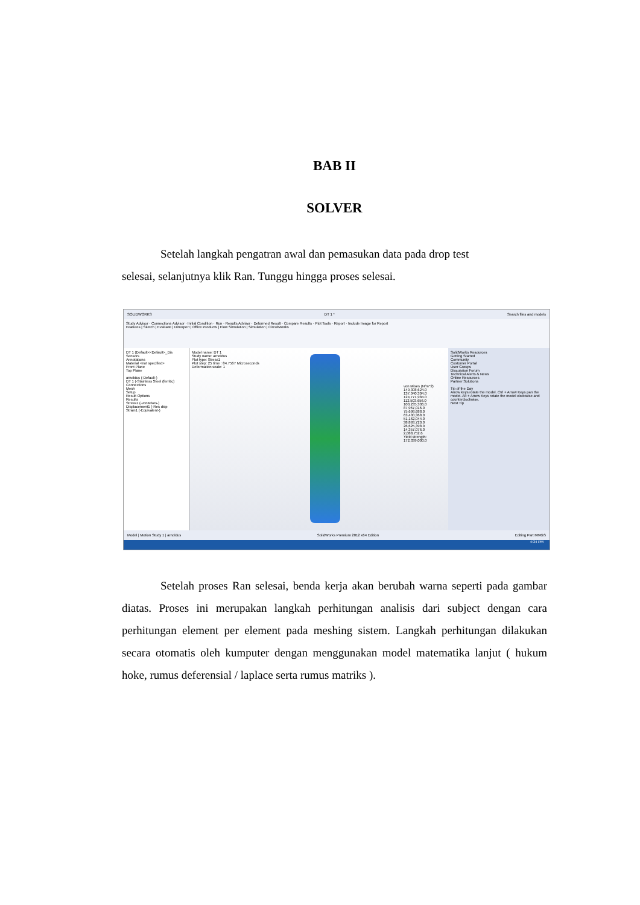BAB II
SOLVER
Setelah langkah pengatran awal dan pemasukan data pada drop test
selesai, selanjutnya klik Ran. Tunggu hingga proses selesai.
SOLIDWORKS DT 1 * Search files and models
Study Advisor · Connections Advisor · Initial Condition · Run · Results Advisor · Deformed Result · Compare Results · Plot Tools · Report · Include Image for Report
Features | Sketch | Evaluate | DimXpert | Office Products | Flow Simulation | Simulation | CircuitWorks
DT 1 (Default<<Default>_Dis
Sensors
Annotations
Material <not specified>
Front Plane
Top Plane
arnoldus (-Default-)
DT 1 (-Stainless Steel (ferritic)
Connections
Mesh
Setup
Result Options
Results
Stress1 (-vonMises-)
Displacement1 (-Res disp
Strain1 (-Equivalent-)
Model name: DT 1
Study name: arnoldus
Plot type: Stress1
Plot step: 25 time : 84.7567 Microseconds
Deformation scale: 1
von Mises (N/m^2)
149,308,624.0
137,040,304.0
124,771,984.0
112,503,656.0
100,235,336.0
87,967,016.0
75,698,688.0
63,430,368.0
51,162,044.0
38,893,720.0
26,625,398.0
14,357,076.0
2,088,752.6
Yield strength: 172,339,000.0
SolidWorks Resources
Getting Started
Community
Customer Portal
User Groups
Discussion Forum
Technical Alerts & News
Online Resources
Partner Solutions
Tip of the Day
Arrow keys rotate the model. Ctrl + Arrow Keys pan the model. Alt + Arrow Keys rotate the model clockwise and counterclockwise.
Next Tip
Model | Motion Study 1 | arnoldus SolidWorks Premium 2012 x64 Edition Editing Part MMGS
4:34 PM
Setelah proses Ran selesai, benda kerja akan berubah warna seperti pada gambar diatas. Proses ini merupakan langkah perhitungan analisis dari subject dengan cara perhitungan element per element pada meshing sistem. Langkah perhitungan dilakukan secara otomatis oleh kumputer dengan menggunakan model matematika lanjut ( hukum hoke, rumus deferensial / laplace serta rumus matriks ).